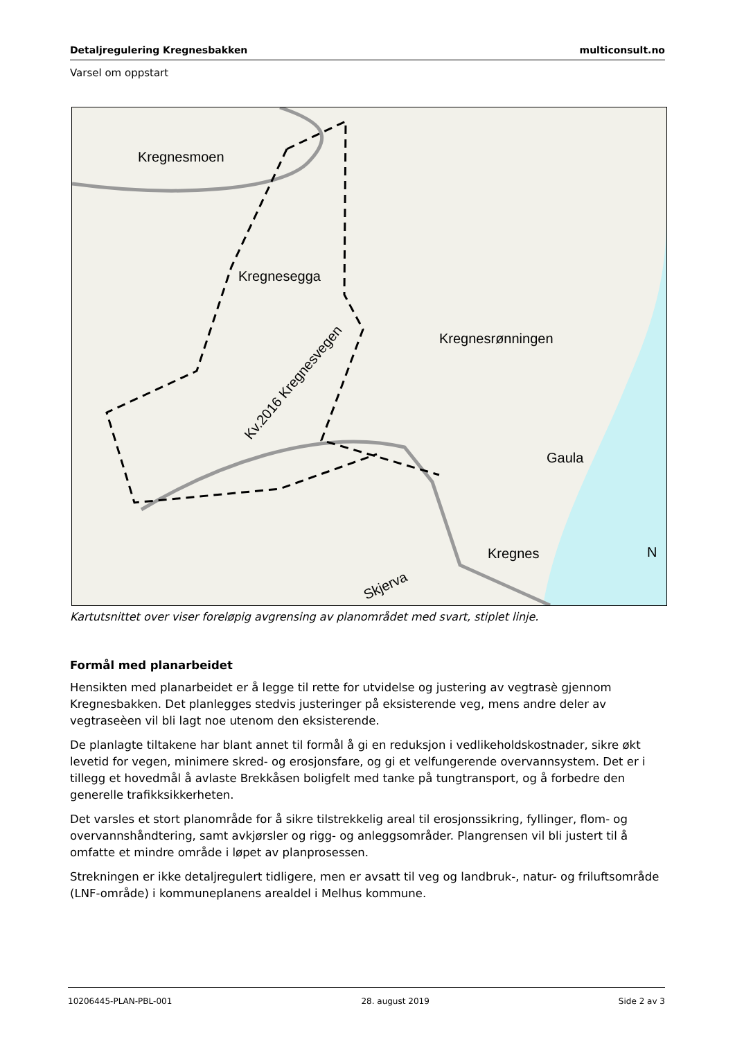Detaljregulering Kregnesbakken multiconsult.no
Varsel om oppstart
Kregnesmoen
Kregnesegga
Kregnesrønningen
Kv.2016 Kregnesvegen
Gaula
Kregnes
Skjerva
N
Kartutsnittet over viser foreløpig avgrensing av planområdet med svart, stiplet linje.
Formål med planarbeidet
Hensikten med planarbeidet er å legge til rette for utvidelse og justering av vegtrasè gjennom Kregnesbakken. Det planlegges stedvis justeringer på eksisterende veg, mens andre deler av vegtraseèen vil bli lagt noe utenom den eksisterende.
De planlagte tiltakene har blant annet til formål å gi en reduksjon i vedlikeholdskostnader, sikre økt levetid for vegen, minimere skred- og erosjonsfare, og gi et velfungerende overvannsystem. Det er i tillegg et hovedmål å avlaste Brekkåsen boligfelt med tanke på tungtransport, og å forbedre den generelle trafikksikkerheten.
Det varsles et stort planområde for å sikre tilstrekkelig areal til erosjonssikring, fyllinger, flom- og overvannshåndtering, samt avkjørsler og rigg- og anleggsområder. Plangrensen vil bli justert til å omfatte et mindre område i løpet av planprosessen.
Strekningen er ikke detaljregulert tidligere, men er avsatt til veg og landbruk-, natur- og friluftsområde (LNF-område) i kommuneplanens arealdel i Melhus kommune.
10206445-PLAN-PBL-001 28. august 2019 Side 2 av 3